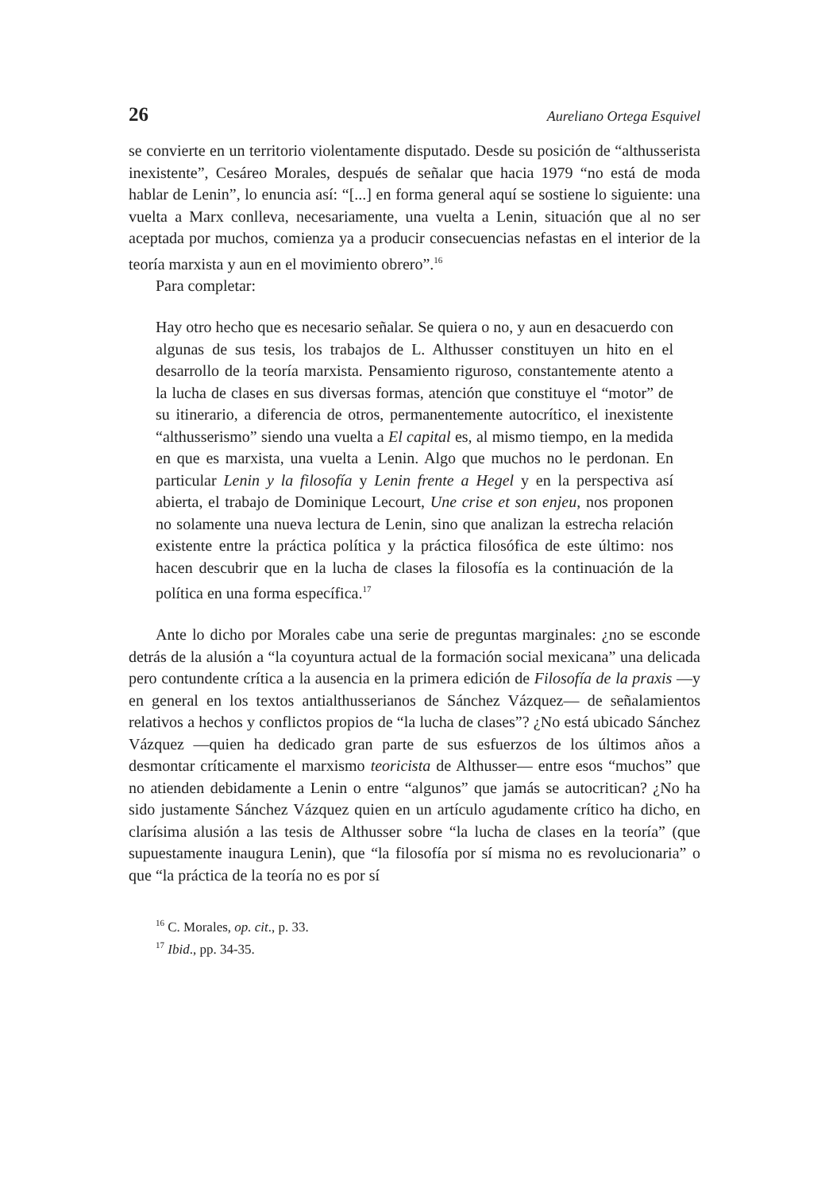26 Aureliano Ortega Esquivel
se convierte en un territorio violentamente disputado. Desde su posición de “althusserista inexistente”, Cesáreo Morales, después de señalar que hacia 1979 “no está de moda hablar de Lenin”, lo enuncia así: “[...] en forma general aquí se sostiene lo siguiente: una vuelta a Marx conlleva, necesariamente, una vuelta a Lenin, situación que al no ser aceptada por muchos, comienza ya a producir consecuencias nefastas en el interior de la teoría marxista y aun en el movimiento obrero”.<sup>16</sup>
Para completar:
Hay otro hecho que es necesario señalar. Se quiera o no, y aun en desacuerdo con algunas de sus tesis, los trabajos de L. Althusser constituyen un hito en el desarrollo de la teoría marxista. Pensamiento riguroso, constantemente atento a la lucha de clases en sus diversas formas, atención que constituye el “motor” de su itinerario, a diferencia de otros, permanentemente autocrítico, el inexistente “althusserismo” siendo una vuelta a El capital es, al mismo tiempo, en la medida en que es marxista, una vuelta a Lenin. Algo que muchos no le perdonan. En particular Lenin y la filosofía y Lenin frente a Hegel y en la perspectiva así abierta, el trabajo de Dominique Lecourt, Une crise et son enjeu, nos proponen no solamente una nueva lectura de Lenin, sino que analizan la estrecha relación existente entre la práctica política y la práctica filosófica de este último: nos hacen descubrir que en la lucha de clases la filosofía es la continuación de la política en una forma específica.<sup>17</sup>
Ante lo dicho por Morales cabe una serie de preguntas marginales: ¿no se esconde detrás de la alusión a “la coyuntura actual de la formación social mexicana” una delicada pero contundente crítica a la ausencia en la primera edición de Filosofía de la praxis —y en general en los textos antialthusserianos de Sánchez Vázquez— de señalamientos relativos a hechos y conflictos propios de “la lucha de clases”? ¿No está ubicado Sánchez Vázquez —quien ha dedicado gran parte de sus esfuerzos de los últimos años a desmontar críticamente el marxismo teoricista de Althusser— entre esos “muchos” que no atienden debidamente a Lenin o entre “algunos” que jamás se autocritican? ¿No ha sido justamente Sánchez Vázquez quien en un artículo agudamente crítico ha dicho, en clarísima alusión a las tesis de Althusser sobre “la lucha de clases en la teoría” (que supuestamente inaugura Lenin), que “la filosofía por sí misma no es revolucionaria” o que “la práctica de la teoría no es por sí
<sup>16</sup> C. Morales, op. cit., p. 33.
<sup>17</sup> Ibid., pp. 34-35.